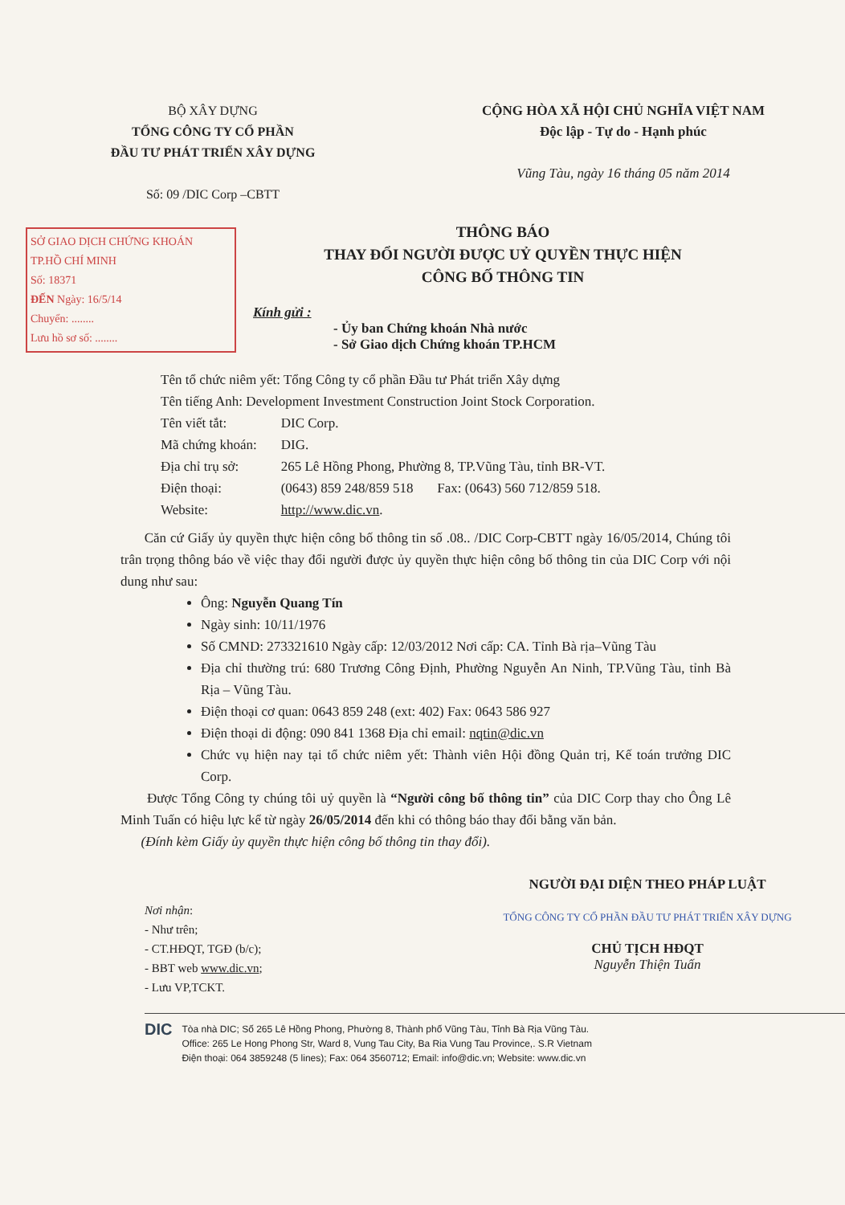BỘ XÂY DỰNG
TỔNG CÔNG TY CỔ PHẦN
ĐẦU TƯ PHÁT TRIỂN XÂY DỰNG
Số: 09 /DIC Corp –CBTT
CỘNG HÒA XÃ HỘI CHỦ NGHĨA VIỆT NAM
Độc lập - Tự do - Hạnh phúc
Vũng Tàu, ngày 16 tháng 05 năm 2014
SỞ GIAO DỊCH CHỨNG KHOÁN
TP.HỒ CHÍ MINH
Số: 18371
ĐẾN Ngày: 16/5/14
Chuyển: ........
Lưu hồ sơ số: ........
THÔNG BÁO
THAY ĐỔI NGƯỜI ĐƯỢC UỶ QUYỀN THỰC HIỆN
CÔNG BỐ THÔNG TIN
Kính gửi :
- Ủy ban Chứng khoán Nhà nước
- Sở Giao dịch Chứng khoán TP.HCM
Tên tổ chức niêm yết: Tổng Công ty cổ phần Đầu tư Phát triển Xây dựng
Tên tiếng Anh: Development Investment Construction Joint Stock Corporation.
| Tên viết tắt: | DIC Corp. |
| Mã chứng khoán: | DIG. |
| Địa chỉ trụ sở: | 265 Lê Hồng Phong, Phường 8, TP.Vũng Tàu, tỉnh BR-VT. |
| Điện thoại: | (0643) 859 248/859 518 Fax: (0643) 560 712/859 518. |
| Website: | http://www.dic.vn . |
Căn cứ Giấy ủy quyền thực hiện công bố thông tin số .08.. /DIC Corp-CBTT ngày 16/05/2014, Chúng tôi trân trọng thông báo về việc thay đổi người được ủy quyền thực hiện công bố thông tin của DIC Corp với nội dung như sau:
Ông: Nguyễn Quang Tín
Ngày sinh: 10/11/1976
Số CMND: 273321610 Ngày cấp: 12/03/2012 Nơi cấp: CA. Tỉnh Bà rịa–Vũng Tàu
Địa chỉ thường trú: 680 Trương Công Định, Phường Nguyễn An Ninh, TP.Vũng Tàu, tỉnh Bà Rịa – Vũng Tàu.
Điện thoại cơ quan: 0643 859 248 (ext: 402) Fax: 0643 586 927
Điện thoại di động: 090 841 1368 Địa chỉ email: nqtin@dic.vn
Chức vụ hiện nay tại tổ chức niêm yết: Thành viên Hội đồng Quản trị, Kế toán trưởng DIC Corp.
Được Tổng Công ty chúng tôi uỷ quyền là “Người công bố thông tin” của DIC Corp thay cho Ông Lê Minh Tuấn có hiệu lực kể từ ngày 26/05/2014 đến khi có thông báo thay đổi bằng văn bản.
(Đính kèm Giấy ủy quyền thực hiện công bố thông tin thay đổi).
Nơi nhận:
- Như trên;
- CT.HĐQT, TGĐ (b/c);
- BBT web www.dic.vn;
- Lưu VP,TCKT.
NGƯỜI ĐẠI DIỆN THEO PHÁP LUẬT
TỔNG CÔNG TY CỔ PHẦN ĐẦU TƯ PHÁT TRIỂN XÂY DỰNG
CHỦ TỊCH HĐQT
Nguyễn Thiện Tuấn
DIC
Tòa nhà DIC; Số 265 Lê Hồng Phong, Phường 8, Thành phố Vũng Tàu, Tỉnh Bà Rịa Vũng Tàu.
Office: 265 Le Hong Phong Str, Ward 8, Vung Tau City, Ba Ria Vung Tau Province,. S.R Vietnam
Điện thoại: 064 3859248 (5 lines); Fax: 064 3560712; Email: info@dic.vn; Website: www.dic.vn